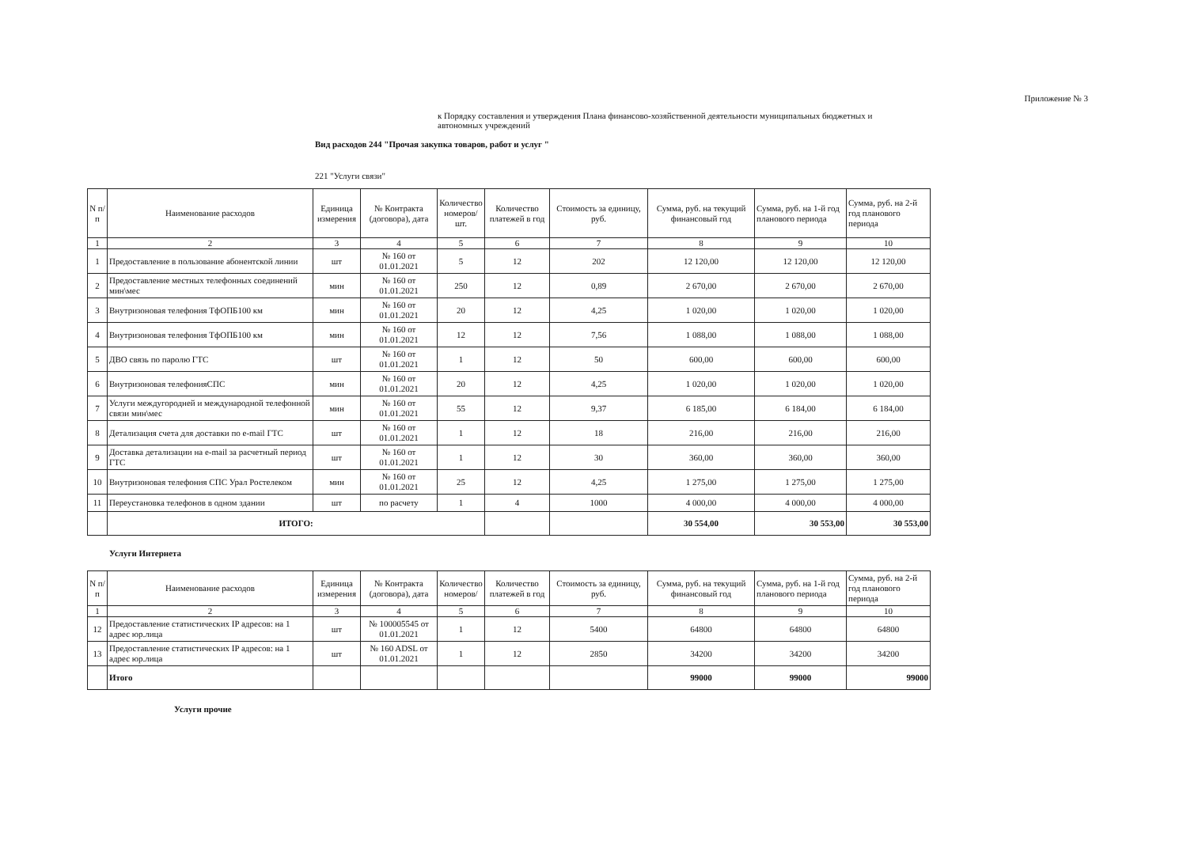Приложение № 3
к Порядку составления и утверждения Плана финансово-хозяйственной деятельности муниципальных бюджетных и автономных учреждений
Вид расходов 244 "Прочая закупка товаров, работ и услуг "
221 "Услуги связи"
| N п/п | Наименование расходов | Единица измерения | № Контракта (договора), дата | Количество номеров/ шт. | Количество платежей в год | Стоимость за единицу, руб. | Сумма, руб. на текущий финансовый год | Сумма, руб. на 1-й год планового периода | Сумма, руб. на 2-й год планового периода |
| --- | --- | --- | --- | --- | --- | --- | --- | --- | --- |
| 1 | 2 | 3 | 4 | 5 | 6 | 7 | 8 | 9 | 10 |
| 1 | Предоставление в пользование абонентской линии | шт | № 160 от 01.01.2021 | 5 | 12 | 202 | 12 120,00 | 12 120,00 | 12 120,00 |
| 2 | Предоставление местных телефонных соединений мин\мес | мин | № 160 от 01.01.2021 | 250 | 12 | 0,89 | 2 670,00 | 2 670,00 | 2 670,00 |
| 3 | Внутризоновая телефония ТфОПБ100 км | мин | № 160 от 01.01.2021 | 20 | 12 | 4,25 | 1 020,00 | 1 020,00 | 1 020,00 |
| 4 | Внутризоновая телефония ТфОПБ100 км | мин | № 160 от 01.01.2021 | 12 | 12 | 7,56 | 1 088,00 | 1 088,00 | 1 088,00 |
| 5 | ДВО связь по паролю ГТС | шт | № 160 от 01.01.2021 | 1 | 12 | 50 | 600,00 | 600,00 | 600,00 |
| 6 | Внутризоновая телефонияСПС | мин | № 160 от 01.01.2021 | 20 | 12 | 4,25 | 1 020,00 | 1 020,00 | 1 020,00 |
| 7 | Услуги междугородней и международной телефонной связи мин\мес | мин | № 160 от 01.01.2021 | 55 | 12 | 9,37 | 6 185,00 | 6 184,00 | 6 184,00 |
| 8 | Детализация счета для доставки по e-mail ГТС | шт | № 160 от 01.01.2021 | 1 | 12 | 18 | 216,00 | 216,00 | 216,00 |
| 9 | Доставка детализации на e-mail за расчетный период ГТС | шт | № 160 от 01.01.2021 | 1 | 12 | 30 | 360,00 | 360,00 | 360,00 |
| 10 | Внутризоновая телефония СПС Урал Ростелеком | мин | № 160 от 01.01.2021 | 25 | 12 | 4,25 | 1 275,00 | 1 275,00 | 1 275,00 |
| 11 | Переустановка телефонов в одном здании | шт | по расчету | 1 | 4 | 1000 | 4 000,00 | 4 000,00 | 4 000,00 |
| | ИТОГО: | | | | | | 30 554,00 | 30 553,00 | 30 553,00 |
Услуги Интернета
| N п/п | Наименование расходов | Единица измерения | № Контракта (договора), дата | Количество номеров/ | Количество платежей в год | Стоимость за единицу, руб. | Сумма, руб. на текущий финансовый год | Сумма, руб. на 1-й год планового периода | Сумма, руб. на 2-й год планового периода |
| --- | --- | --- | --- | --- | --- | --- | --- | --- | --- |
| 1 | 2 | 3 | 4 | 5 | 6 | 7 | 8 | 9 | 10 |
| 12 | Предоставление статистических IP адресов: на 1 адрес юр.лица | шт | № 100005545 от 01.01.2021 | 1 | 12 | 5400 | 64800 | 64800 | 64800 |
| 13 | Предоставление статистических IP адресов: на 1 адрес юр.лица | шт | № 160 ADSL от 01.01.2021 | 1 | 12 | 2850 | 34200 | 34200 | 34200 |
| | Итого | | | | | | 99000 | 99000 | 99000 |
Услуги прочие